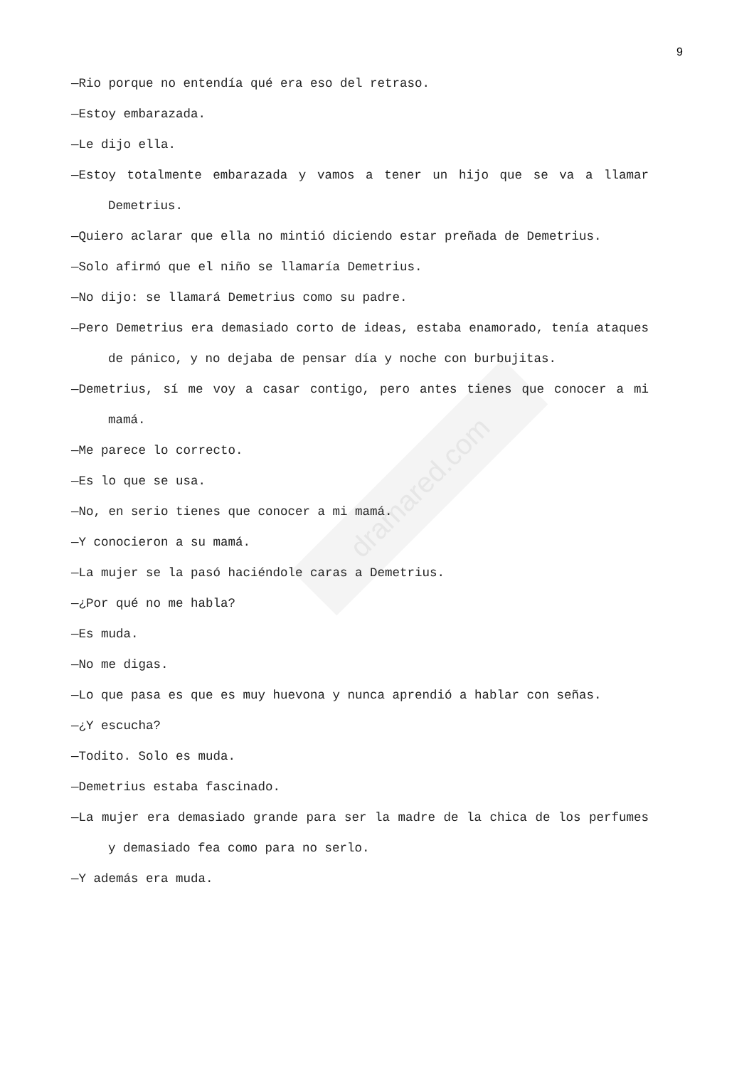dramared.com
9
—Rio porque no entendía qué era eso del retraso.
—Estoy embarazada.
—Le dijo ella.
—Estoy totalmente embarazada y vamos a tener un hijo que se va a llamar Demetrius.
—Quiero aclarar que ella no mintió diciendo estar preñada de Demetrius.
—Solo afirmó que el niño se llamaría Demetrius.
—No dijo: se llamará Demetrius como su padre.
—Pero Demetrius era demasiado corto de ideas, estaba enamorado, tenía ataques de pánico, y no dejaba de pensar día y noche con burbujitas.
—Demetrius, sí me voy a casar contigo, pero antes tienes que conocer a mi mamá.
—Me parece lo correcto.
—Es lo que se usa.
—No, en serio tienes que conocer a mi mamá.
—Y conocieron a su mamá.
—La mujer se la pasó haciéndole caras a Demetrius.
—¿Por qué no me habla?
—Es muda.
—No me digas.
—Lo que pasa es que es muy huevona y nunca aprendió a hablar con señas.
—¿Y escucha?
—Todito. Solo es muda.
—Demetrius estaba fascinado.
—La mujer era demasiado grande para ser la madre de la chica de los perfumes y demasiado fea como para no serlo.
—Y además era muda.